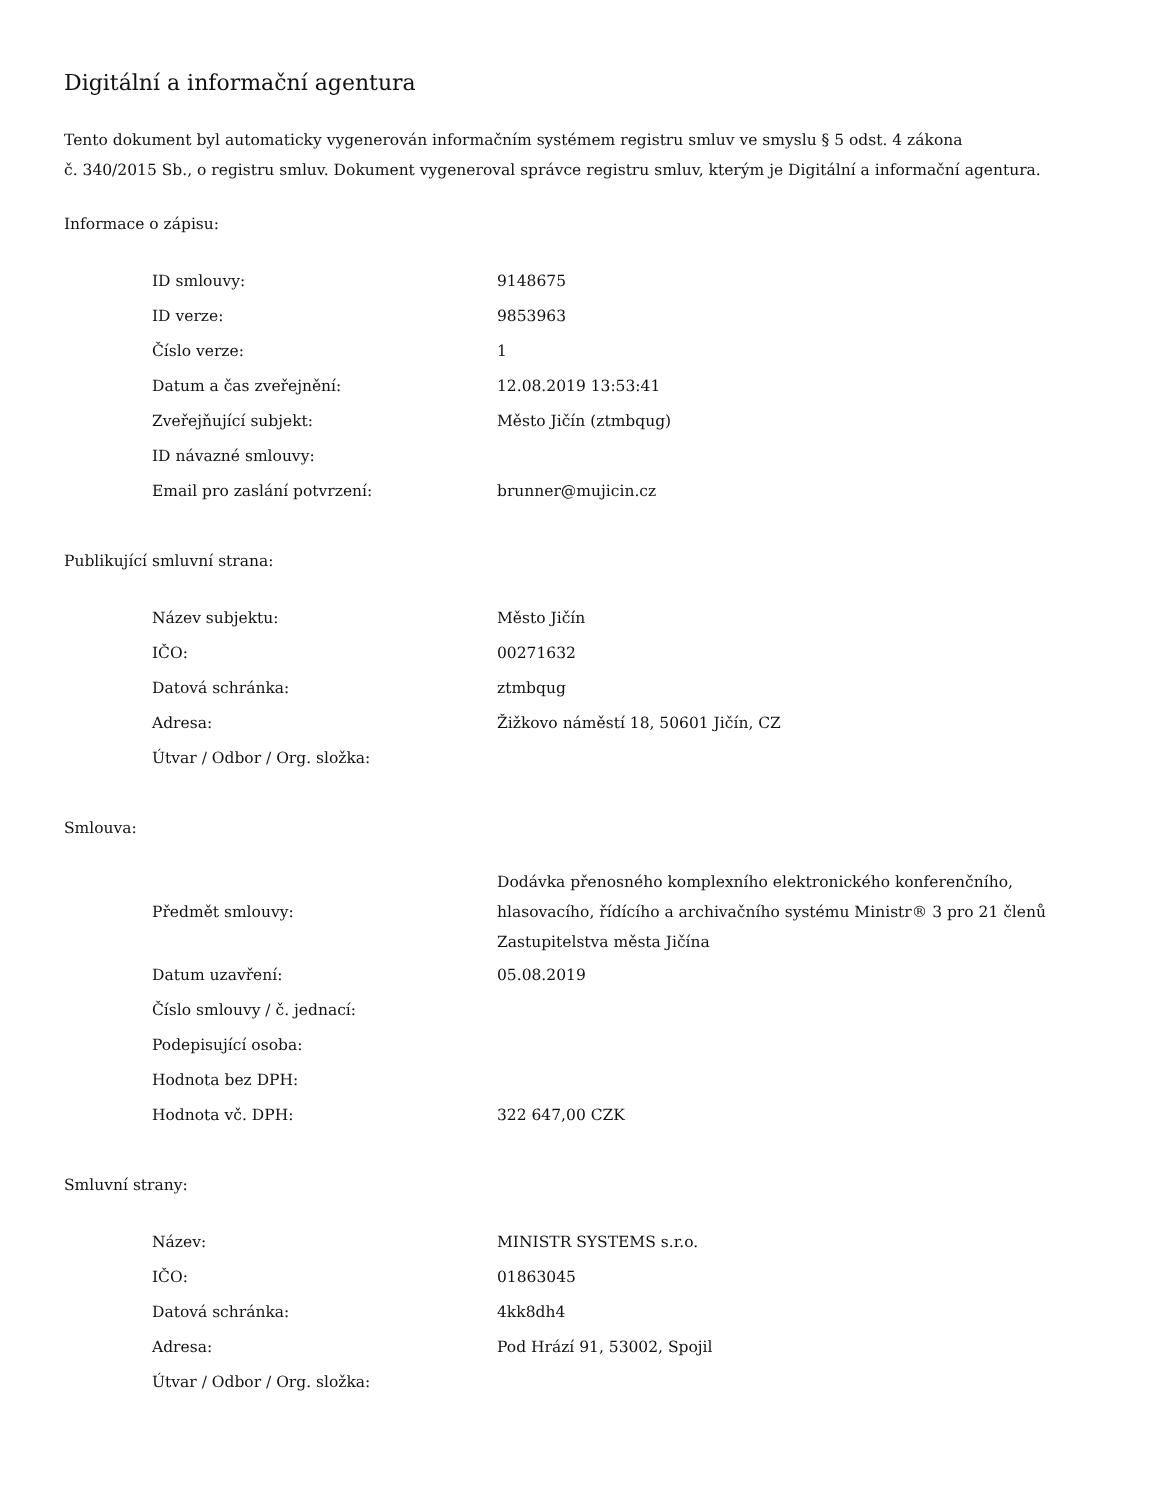Digitální a informační agentura
Tento dokument byl automaticky vygenerován informačním systémem registru smluv ve smyslu § 5 odst. 4 zákona
č. 340/2015 Sb., o registru smluv. Dokument vygeneroval správce registru smluv, kterým je Digitální a informační agentura.
Informace o zápisu:
| ID smlouvy: | 9148675 |
| ID verze: | 9853963 |
| Číslo verze: | 1 |
| Datum a čas zveřejnění: | 12.08.2019 13:53:41 |
| Zveřejňující subjekt: | Město Jičín (ztmbqug) |
| ID návazné smlouvy: | |
| Email pro zaslání potvrzení: | brunner@mujicin.cz |
Publikující smluvní strana:
| Název subjektu: | Město Jičín |
| IČO: | 00271632 |
| Datová schránka: | ztmbqug |
| Adresa: | Žižkovo náměstí 18, 50601 Jičín, CZ |
| Útvar / Odbor / Org. složka: | |
Smlouva:
| Předmět smlouvy: | Dodávka přenosného komplexního elektronického konferenčního, hlasovacího, řídícího a archivačního systému Ministr® 3 pro 21 členů Zastupitelstva města Jičína |
| Datum uzavření: | 05.08.2019 |
| Číslo smlouvy / č. jednací: | |
| Podepisující osoba: | |
| Hodnota bez DPH: | |
| Hodnota vč. DPH: | 322 647,00 CZK |
Smluvní strany:
| Název: | MINISTR SYSTEMS s.r.o. |
| IČO: | 01863045 |
| Datová schránka: | 4kk8dh4 |
| Adresa: | Pod Hrází 91, 53002, Spojil |
| Útvar / Odbor / Org. složka: | |